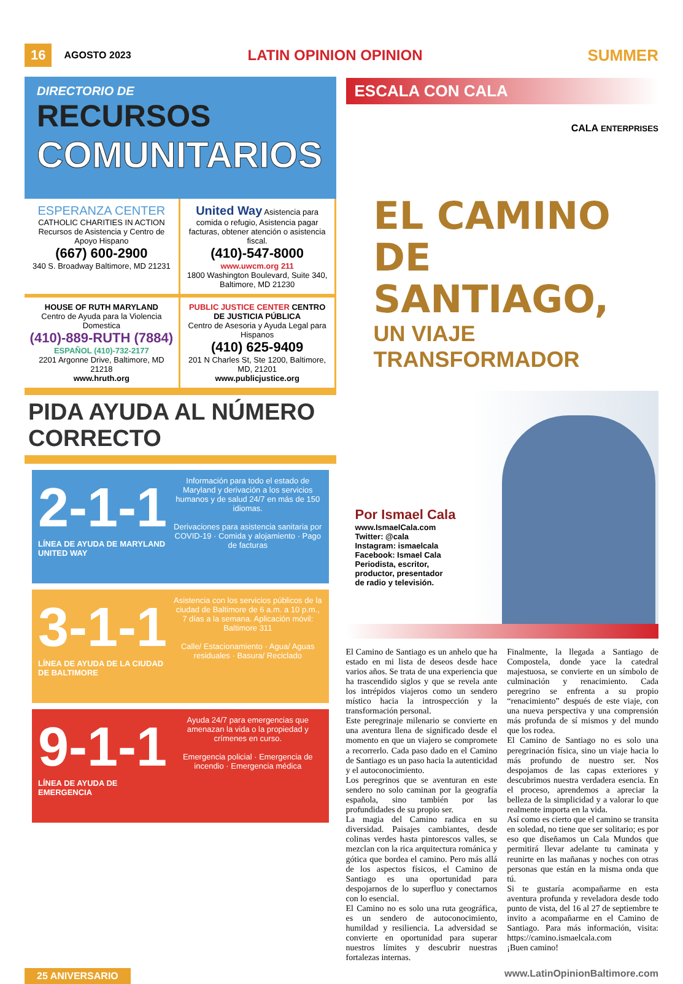16 AGOSTO 2023 LATIN OPINION OPINION SUMMER
DIRECTORIO DE
RECURSOS
COMUNITARIOS
ESPERANZA CENTER
CATHOLIC CHARITIES IN ACTION
Recursos de Asistencia y Centro de Apoyo Hispano
(667) 600-2900
340 S. Broadway Baltimore, MD 21231
United Way Asistencia para comida o refugio, Asistencia pagar facturas, obtener atención o asistencia fiscal.
(410)-547-8000
www.uwcm.org 211
1800 Washington Boulevard, Suite 340, Baltimore, MD 21230
HOUSE OF RUTH MARYLAND
Centro de Ayuda para la Violencia Domestica
(410)-889-RUTH (7884)
ESPAÑOL (410)-732-2177
2201 Argonne Drive, Baltimore, MD 21218
www.hruth.org
PUBLIC JUSTICE CENTER CENTRO DE JUSTICIA PÚBLICA
Centro de Asesoria y Ayuda Legal para Hispanos
(410) 625-9409
201 N Charles St, Ste 1200, Baltimore, MD, 21201
www.publicjustice.org
PIDA AYUDA AL NÚMERO CORRECTO
2-1-1
LÍNEA DE AYUDA DE MARYLAND UNITED WAY
Información para todo el estado de Maryland y derivación a los servicios humanos y de salud 24/7 en más de 150 idiomas.
Derivaciones para asistencia sanitaria por COVID-19 · Comida y alojamiento · Pago de facturas
3-1-1
LÍNEA DE AYUDA DE LA CIUDAD DE BALTIMORE
Asistencia con los servicios públicos de la ciudad de Baltimore de 6 a.m. a 10 p.m., 7 días a la semana. Aplicación móvil: Baltimore 311
Calle/ Estacionamiento · Agua/ Aguas residuales · Basura/ Reciclado
9-1-1
LÍNEA DE AYUDA DE EMERGENCIA
Ayuda 24/7 para emergencias que amenazan la vida o la propiedad y crímenes en curso.
Emergencia policial · Emergencia de incendio · Emergencia médica
ESCALA CON CALA
CALA ENTERPRISES
EL CAMINO
DE SANTIAGO,
UN VIAJE TRANSFORMADOR
Por Ismael Cala
www.IsmaelCala.com
Twitter: @cala
Instagram: ismaelcala
Facebook: Ismael Cala
Periodista, escritor,
productor, presentador
de radio y televisión.
El Camino de Santiago es un anhelo que ha estado en mi lista de deseos desde hace varios años. Se trata de una experiencia que ha trascendido siglos y que se revela ante los intrépidos viajeros como un sendero místico hacia la introspección y la transformación personal.
Este peregrinaje milenario se convierte en una aventura llena de significado desde el momento en que un viajero se compromete a recorrerlo. Cada paso dado en el Camino de Santiago es un paso hacia la autenticidad y el autoconocimiento.
Los peregrinos que se aventuran en este sendero no solo caminan por la geografía española, sino también por las profundidades de su propio ser.
La magia del Camino radica en su diversidad. Paisajes cambiantes, desde colinas verdes hasta pintorescos valles, se mezclan con la rica arquitectura románica y gótica que bordea el camino. Pero más allá de los aspectos físicos, el Camino de Santiago es una oportunidad para despojarnos de lo superfluo y conectarnos con lo esencial.
El Camino no es solo una ruta geográfica, es un sendero de autoconocimiento, humildad y resiliencia. La adversidad se convierte en oportunidad para superar nuestros límites y descubrir nuestras fortalezas internas.
Finalmente, la llegada a Santiago de Compostela, donde yace la catedral majestuosa, se convierte en un símbolo de culminación y renacimiento. Cada peregrino se enfrenta a su propio “renacimiento” después de este viaje, con una nueva perspectiva y una comprensión más profunda de sí mismos y del mundo que los rodea.
El Camino de Santiago no es solo una peregrinación física, sino un viaje hacia lo más profundo de nuestro ser. Nos despojamos de las capas exteriores y descubrimos nuestra verdadera esencia. En el proceso, aprendemos a apreciar la belleza de la simplicidad y a valorar lo que realmente importa en la vida.
Así como es cierto que el camino se transita en soledad, no tiene que ser solitario; es por eso que diseñamos un Cala Mundos que permitirá llevar adelante tu caminata y reunirte en las mañanas y noches con otras personas que están en la misma onda que tú.
Si te gustaría acompañarme en esta aventura profunda y reveladora desde todo punto de vista, del 16 al 27 de septiembre te invito a acompañarme en el Camino de Santiago. Para más información, visita: https://camino.ismaelcala.com
¡Buen camino!
25 ANIVERSARIO www.LatinOpinionBaltimore.com